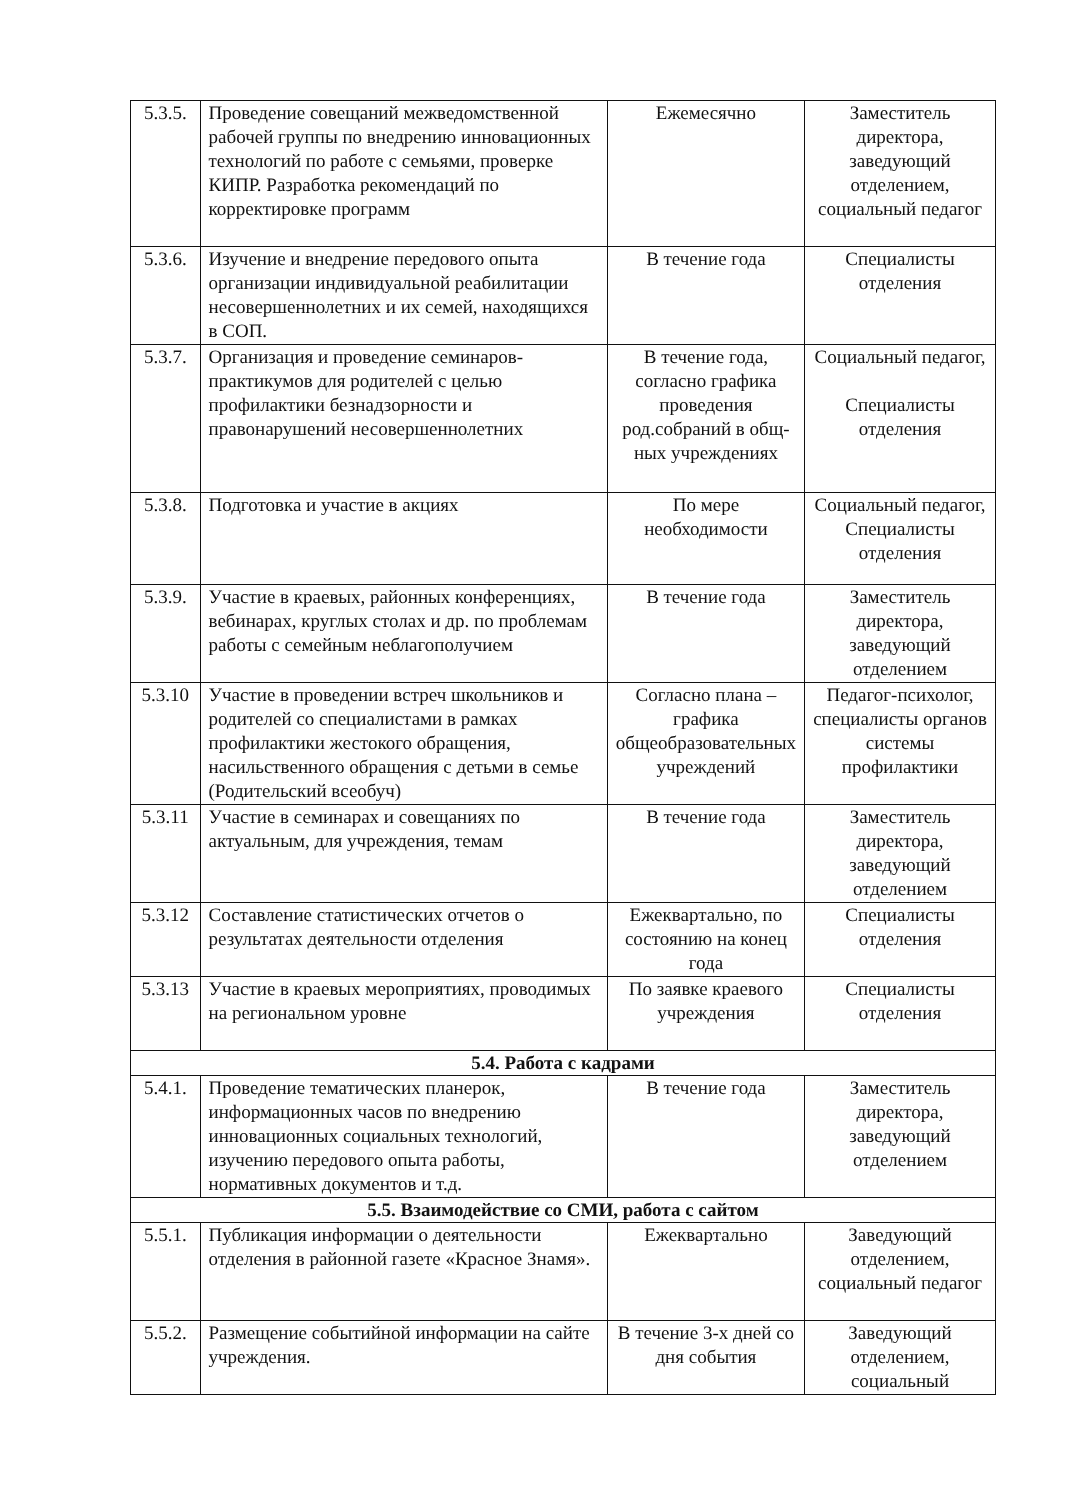| 5.3.5. | Проведение совещаний межведомственной рабочей группы по внедрению инновационных технологий по работе с семьями, проверке КИПР. Разработка рекомендаций по корректировке программ | Ежемесячно | Заместитель директора, заведующий отделением, социальный педагог |
| 5.3.6. | Изучение и внедрение передового опыта организации индивидуальной реабилитации несовершеннолетних и их семей, находящихся в СОП. | В течение года | Специалисты отделения |
| 5.3.7. | Организация и проведение семинаров-практикумов для родителей с целью профилактики безнадзорности и правонарушений несовершеннолетних | В течение года, согласно графика проведения род.собраний в общ-ных учреждениях | Социальный педагог, Специалисты отделения |
| 5.3.8. | Подготовка и участие в акциях | По мере необходимости | Социальный педагог, Специалисты отделения |
| 5.3.9. | Участие в краевых, районных конференциях, вебинарах, круглых столах и др. по проблемам работы с семейным неблагополучием | В течение года | Заместитель директора, заведующий отделением |
| 5.3.10 | Участие в проведении встреч школьников и родителей со специалистами в рамках профилактики жестокого обращения, насильственного обращения с детьми в семье (Родительский всеобуч) | Согласно плана – графика общеобразовательных учреждений | Педагог-психолог, специалисты органов системы профилактики |
| 5.3.11 | Участие в семинарах и совещаниях по актуальным, для учреждения, темам | В течение года | Заместитель директора, заведующий отделением |
| 5.3.12 | Составление статистических отчетов о результатах деятельности отделения | Ежеквартально, по состоянию на конец года | Специалисты отделения |
| 5.3.13 | Участие в краевых мероприятиях, проводимых на региональном уровне | По заявке краевого учреждения | Специалисты отделения |
| 5.4. Работа с кадрами | | | |
| 5.4.1. | Проведение тематических планерок, информационных часов по внедрению инновационных социальных технологий, изучению передового опыта работы, нормативных документов и т.д. | В течение года | Заместитель директора, заведующий отделением |
| 5.5. Взаимодействие со СМИ, работа с сайтом | | | |
| 5.5.1. | Публикация информации о деятельности отделения в районной газете «Красное Знамя». | Ежеквартально | Заведующий отделением, социальный педагог |
| 5.5.2. | Размещение событийной информации на сайте учреждения. | В течение 3-х дней со дня события | Заведующий отделением, социальный |